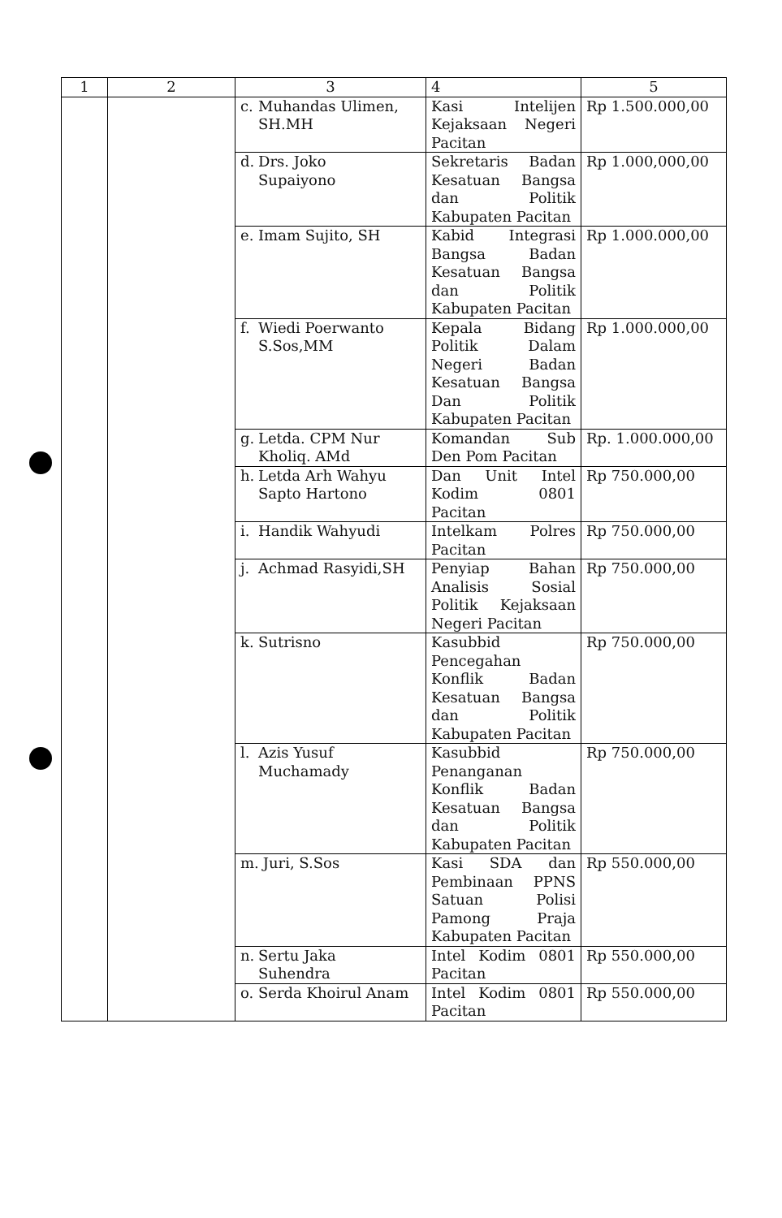| 1 | 2 | 3 | 4 | 5 |
| --- | --- | --- | --- | --- |
| | | c. Muhandas Ulimen, SH.MH | Kasi Intelijen Kejaksaan Negeri Pacitan | Rp 1.500.000,00 |
| | | d. Drs. Joko Supaiyono | Sekretaris Badan Kesatuan Bangsa dan Politik Kabupaten Pacitan | Rp 1.000,000,00 |
| | | e. Imam Sujito, SH | Kabid Integrasi Bangsa Badan Kesatuan Bangsa dan Politik Kabupaten Pacitan | Rp 1.000.000,00 |
| | | f. Wiedi Poerwanto S.Sos,MM | Kepala Bidang Politik Dalam Negeri Badan Kesatuan Bangsa Dan Politik Kabupaten Pacitan | Rp 1.000.000,00 |
| | | g. Letda. CPM Nur Kholiq. AMd | Komandan Sub Den Pom Pacitan | Rp. 1.000.000,00 |
| | | h. Letda Arh Wahyu Sapto Hartono | Dan Unit Intel Kodim 0801 Pacitan | Rp 750.000,00 |
| | | i. Handik Wahyudi | Intelkam Polres Pacitan | Rp 750.000,00 |
| | | j. Achmad Rasyidi,SH | Penyiap Bahan Analisis Sosial Politik Kejaksaan Negeri Pacitan | Rp 750.000,00 |
| | | k. Sutrisno | Kasubbid Pencegahan Konflik Badan Kesatuan Bangsa dan Politik Kabupaten Pacitan | Rp 750.000,00 |
| | | l. Azis Yusuf Muchamady | Kasubbid Penanganan Konflik Badan Kesatuan Bangsa dan Politik Kabupaten Pacitan | Rp 750.000,00 |
| | | m. Juri, S.Sos | Kasi SDA dan Pembinaan PPNS Satuan Polisi Pamong Praja Kabupaten Pacitan | Rp 550.000,00 |
| | | n. Sertu Jaka Suhendra | Intel Kodim 0801 Pacitan | Rp 550.000,00 |
| | | o. Serda Khoirul Anam | Intel Kodim 0801 Pacitan | Rp 550.000,00 |